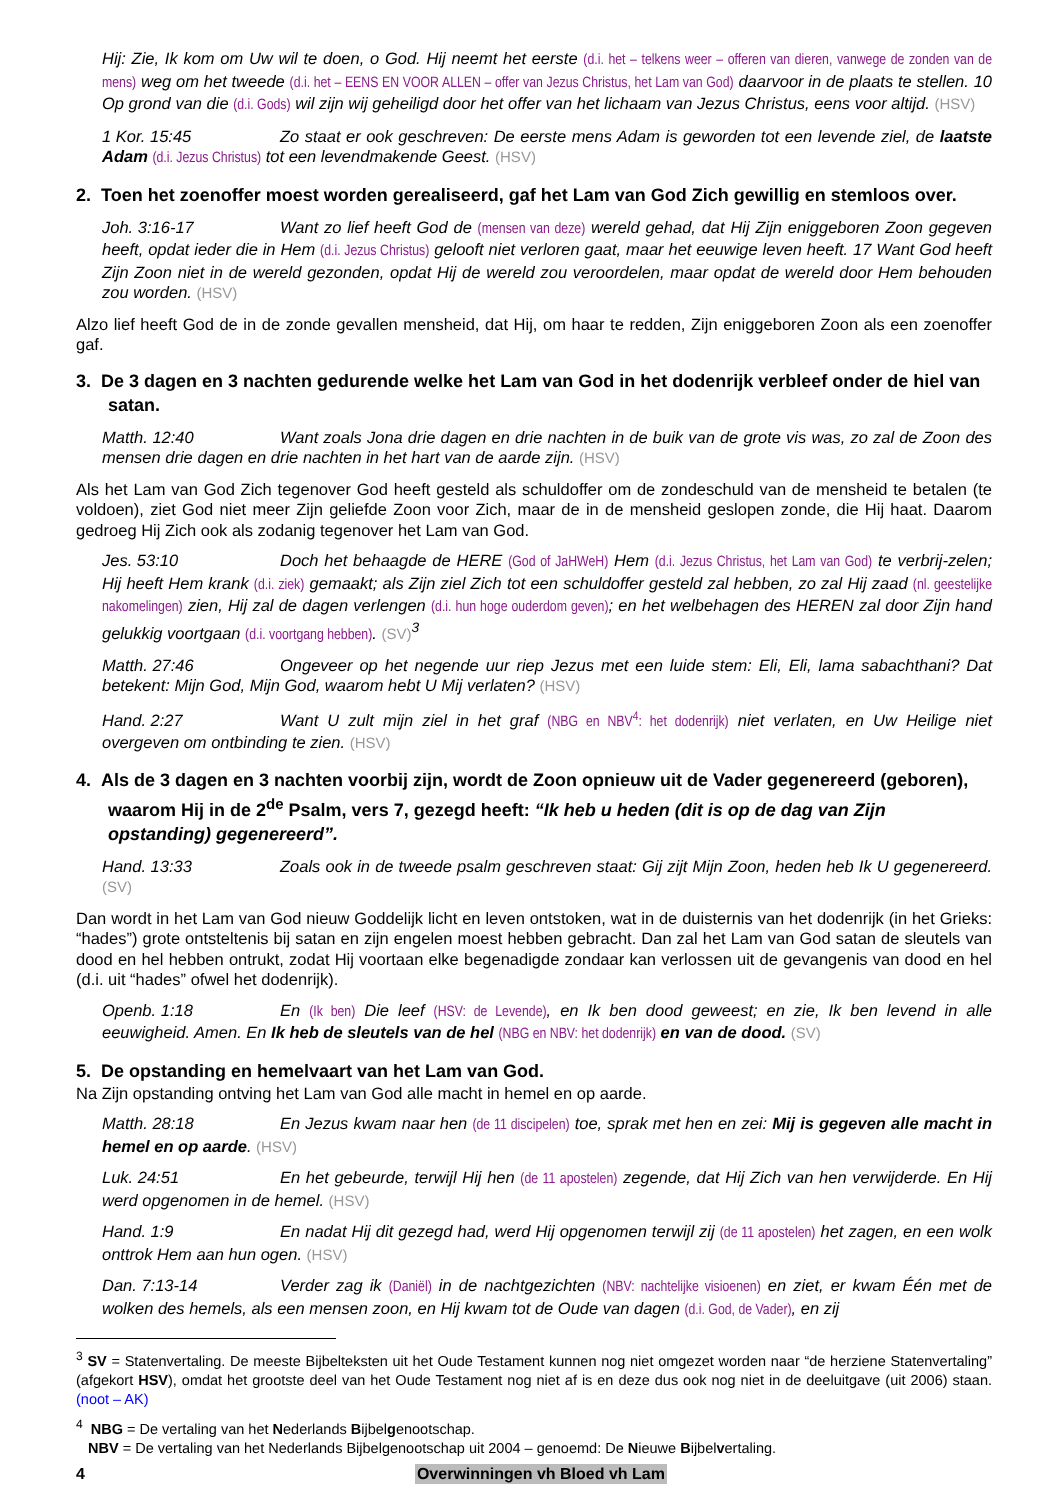Hij: Zie, Ik kom om Uw wil te doen, o God. Hij neemt het eerste (d.i. het – telkens weer – offeren van dieren, vanwege de zonden van de mens) weg om het tweede (d.i. het – EENS EN VOOR ALLEN – offer van Jezus Christus, het Lam van God) daar­voor in de plaats te stellen. 10 Op grond van die (d.i. Gods) wil zijn wij geheiligd door het offer van het lichaam van Jezus Christus, eens voor altijd. (HSV)
1 Kor. 15:45 Zo staat er ook geschreven: De eerste mens Adam is geworden tot een levende ziel, de laatste Adam (d.i. Jezus Christus) tot een levendmakende Geest. (HSV)
2. Toen het zoenoffer moest worden gerealiseerd, gaf het Lam van God Zich gewillig en stemloos over.
Joh. 3:16-17 Want zo lief heeft God de (mensen van deze) wereld gehad, dat Hij Zijn eniggeboren Zoon gegeven heeft, opdat ieder die in Hem (d.i. Jezus Christus) gelooft niet verloren gaat, maar het eeuwige leven heeft. 17 Want God heeft Zijn Zoon niet in de wereld gezonden, opdat Hij de wereld zou veroordelen, maar opdat de wereld door Hem behouden zou worden. (HSV)
Alzo lief heeft God de in de zonde gevallen mensheid, dat Hij, om haar te redden, Zijn eniggeboren Zoon als een zoenoffer gaf.
3. De 3 dagen en 3 nachten gedurende welke het Lam van God in het dodenrijk verbleef onder de hiel van satan.
Matth. 12:40 Want zoals Jona drie dagen en drie nachten in de buik van de grote vis was, zo zal de Zoon des mensen drie dagen en drie nachten in het hart van de aarde zijn. (HSV)
Als het Lam van God Zich tegenover God heeft gesteld als schuldoffer om de zondeschuld van de mensheid te betalen (te voldoen), ziet God niet meer Zijn geliefde Zoon voor Zich, maar de in de mensheid geslopen zonde, die Hij haat. Daarom gedroeg Hij Zich ook als zodanig tegenover het Lam van God.
Jes. 53:10 Doch het behaagde de HERE (God of JaHWeH) Hem (d.i. Jezus Christus, het Lam van God) te verbrij-zelen; Hij heeft Hem krank (d.i. ziek) gemaakt; als Zijn ziel Zich tot een schuldoffer gesteld zal hebben, zo zal Hij zaad (nl. geestelijke nakomelingen) zien, Hij zal de dagen verlengen (d.i. hun hoge ouderdom geven); en het welbe­hagen des HEREN zal door Zijn hand gelukkig voortgaan (d.i. voortgang hebben). (SV)<sup>3</sup>
Matth. 27:46 Ongeveer op het negende uur riep Jezus met een luide stem: Eli, Eli, lama sabachthani? Dat betekent: Mijn God, Mijn God, waarom hebt U Mij verlaten? (HSV)
Hand. 2:27 Want U zult mijn ziel in het graf (NBG en NBV<sup>4</sup>: het dodenrijk) niet verlaten, en Uw Heilige niet overgeven om ontbinding te zien. (HSV)
4. Als de 3 dagen en 3 nachten voorbij zijn, wordt de Zoon opnieuw uit de Vader gegenereerd (geboren), waarom Hij in de 2<sup>de</sup> Psalm, vers 7, gezegd heeft: “Ik heb u heden (dit is op de dag van Zijn opstanding) gegenereerd”.
Hand. 13:33 Zoals ook in de tweede psalm geschreven staat: Gij zijt Mijn Zoon, heden heb Ik U gege­nereerd. (SV)
Dan wordt in het Lam van God nieuw Goddelijk licht en leven ontstoken, wat in de duisternis van het dodenrijk (in het Grieks: “hades”) grote ontsteltenis bij satan en zijn engelen moest hebben gebracht. Dan zal het Lam van God satan de sleutels van dood en hel hebben ontrukt, zodat Hij voortaan elke begenadigde zondaar kan verlossen uit de gevangenis van dood en hel (d.i. uit “hades” ofwel het dodenrijk).
Openb. 1:18 En (Ik ben) Die leef (HSV: de Levende), en Ik ben dood geweest; en zie, Ik ben levend in alle eeuwigheid. Amen. En Ik heb de sleutels van de hel (NBG en NBV: het dodenrijk) en van de dood. (SV)
5. De opstanding en hemelvaart van het Lam van God.
Na Zijn opstanding ontving het Lam van God alle macht in hemel en op aarde.
Matth. 28:18 En Jezus kwam naar hen (de 11 discipelen) toe, sprak met hen en zei: Mij is gegeven alle macht in hemel en op aarde. (HSV)
Luk. 24:51 En het gebeurde, terwijl Hij hen (de 11 apostelen) zegende, dat Hij Zich van hen verwijder­de. En Hij werd opgenomen in de hemel. (HSV)
Hand. 1:9 En nadat Hij dit gezegd had, werd Hij opgenomen terwijl zij (de 11 apostelen) het zagen, en een wolk onttrok Hem aan hun ogen. (HSV)
Dan. 7:13-14 Verder zag ik (Daniël) in de nachtgezichten (NBV: nachtelijke visioenen) en ziet, er kwam Één met de wolken des hemels, als een mensen zoon, en Hij kwam tot de Oude van dagen (d.i. God, de Vader), en zij
<sup>3</sup> SV = Statenvertaling. De meeste Bijbelteksten uit het Oude Testament kunnen nog niet omgezet worden naar “de herziene Statenvertaling” (afgekort HSV), omdat het grootste deel van het Oude Testament nog niet af is en deze dus ook nog niet in de deeluitgave (uit 2006) staan. (noot – AK)
<sup>4</sup> NBG = De vertaling van het Nederlands Bijbelgenootschap.
NBV = De vertaling van het Nederlands Bijbelgenootschap uit 2004 – genoemd: De Nieuwe Bijbelvertaling.
4 Overwinningen vh Bloed vh Lam